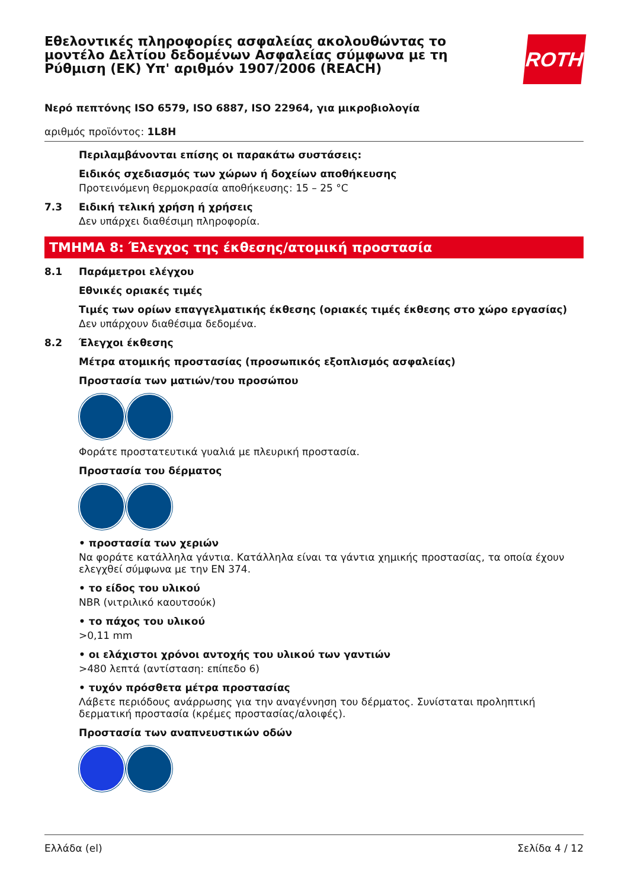Εθελοντικές πληροφορίες ασφαλείας ακολουθώντας το μοντέλο Δελτίου δεδομένων Ασφαλείας σύμφωνα με τη Ρύθμιση (ΕΚ) Υπ' αριθμόν 1907/2006 (REACH)
ROTH
Νερό πεπτόνης ISO 6579, ISO 6887, ISO 22964, για μικροβιολογία
αριθμός προϊόντος: 1L8H
Περιλαμβάνονται επίσης οι παρακάτω συστάσεις:
Ειδικός σχεδιασμός των χώρων ή δοχείων αποθήκευσης
Προτεινόμενη θερμοκρασία αποθήκευσης: 15 – 25 °C
7.3 Ειδική τελική χρήση ή χρήσεις
Δεν υπάρχει διαθέσιμη πληροφορία.
ΤΜΗΜΑ 8: Έλεγχος της έκθεσης/ατομική προστασία
8.1 Παράμετροι ελέγχου
Εθνικές οριακές τιμές
Τιμές των ορίων επαγγελματικής έκθεσης (οριακές τιμές έκθεσης στο χώρο εργασίας)
Δεν υπάρχουν διαθέσιμα δεδομένα.
8.2 Έλεγχοι έκθεσης
Μέτρα ατομικής προστασίας (προσωπικός εξοπλισμός ασφαλείας)
Προστασία των ματιών/του προσώπου
Φοράτε προστατευτικά γυαλιά με πλευρική προστασία.
Προστασία του δέρματος
• προστασία των χεριών
Να φοράτε κατάλληλα γάντια. Κατάλληλα είναι τα γάντια χημικής προστασίας, τα οποία έχουν ελεγχθεί σύμφωνα με την EN 374.
• το είδος του υλικού
NBR (νιτριλικό καουτσούκ)
• το πάχος του υλικού
>0,11 mm
• οι ελάχιστοι χρόνοι αντοχής του υλικού των γαντιών
>480 λεπτά (αντίσταση: επίπεδο 6)
• τυχόν πρόσθετα μέτρα προστασίας
Λάβετε περιόδους ανάρρωσης για την αναγέννηση του δέρματος. Συνίσταται προληπτική δερματική προστασία (κρέμες προστασίας/αλοιφές).
Προστασία των αναπνευστικών οδών
Ελλάδα (el) Σελίδα 4 / 12